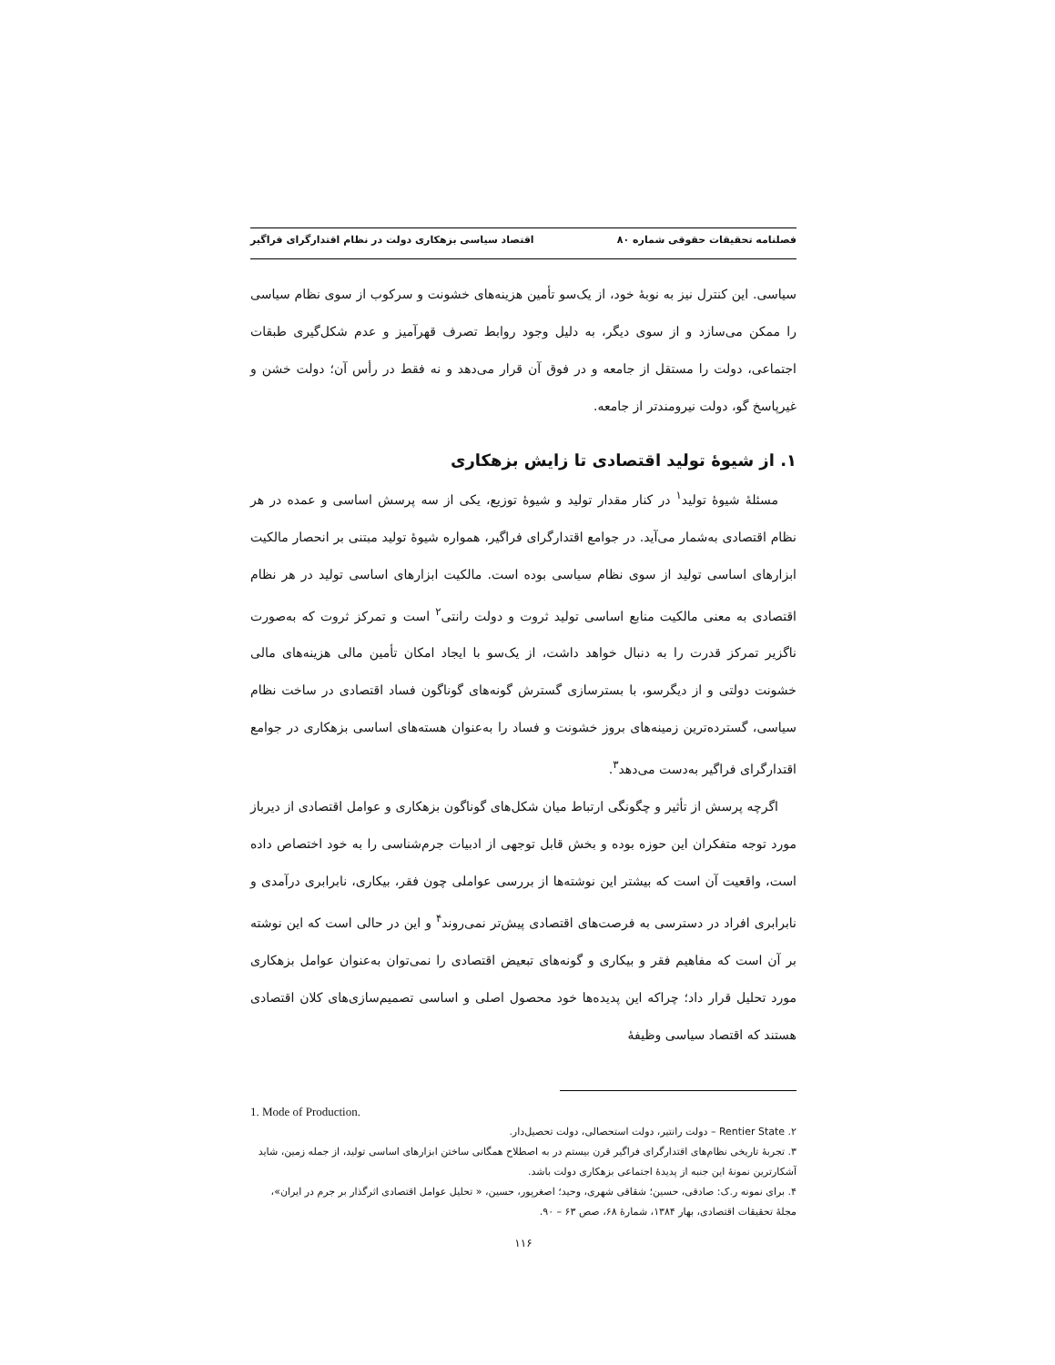فصلنامه تحقیقات حقوقی شماره ۸۰ اقتصاد سیاسی بزهکاری دولت در نظام اقتدارگرای فراگیر
سیاسی. این کنترل نیز به نوبهٔ خود، از یک‌سو تأمین هزینه‌های خشونت و سرکوب از سوی نظام سیاسی را ممکن می‌سازد و از سوی دیگر، به دلیل وجود روابط تصرف قهرآمیز و عدم شکل‌گیری طبقات اجتماعی، دولت را مستقل از جامعه و در فوق آن قرار می‌دهد و نه فقط در رأس آن؛ دولت خشن و غیرپاسخ گو، دولت نیرومندتر از جامعه.
۱. از شیوهٔ تولید اقتصادی تا زایش بزهکاری
مسئلهٔ شیوهٔ تولید<sup>۱</sup> در کنار مقدار تولید و شیوهٔ توزیع، یکی از سه پرسش اساسی و عمده در هر نظام اقتصادی به‌شمار می‌آید. در جوامع اقتدارگرای فراگیر، همواره شیوهٔ تولید مبتنی بر انحصار مالکیت ابزارهای اساسی تولید از سوی نظام سیاسی بوده است. مالکیت ابزارهای اساسی تولید در هر نظام اقتصادی به معنی مالکیت منابع اساسی تولید ثروت و دولت رانتی<sup>۲</sup> است و تمرکز ثروت که به‌صورت ناگزیر تمرکز قدرت را به دنبال خواهد داشت، از یک‌سو با ایجاد امکان تأمین مالی هزینه‌های مالی خشونت دولتی و از دیگرسو، با بسترسازی گسترش گونه‌های گوناگون فساد اقتصادی در ساخت نظام سیاسی، گسترده‌ترین زمینه‌های بروز خشونت و فساد را به‌عنوان هسته‌های اساسی بزهکاری در جوامع اقتدارگرای فراگیر به‌دست می‌دهد<sup>۳</sup>.
اگرچه پرسش از تأثیر و چگونگی ارتباط میان شکل‌های گوناگون بزهکاری و عوامل اقتصادی از دیرباز مورد توجه متفکران این حوزه بوده و بخش قابل توجهی از ادبیات جرم‌شناسی را به خود اختصاص داده است، واقعیت آن است که بیشتر این نوشته‌ها از بررسی عواملی چون فقر، بیکاری، نابرابری درآمدی و نابرابری افراد در دسترسی به فرصت‌های اقتصادی پیش‌تر نمی‌روند<sup>۴</sup> و این در حالی است که این نوشته بر آن است که مفاهیم فقر و بیکاری و گونه‌های تبعیض اقتصادی را نمی‌توان به‌عنوان عوامل بزهکاری مورد تحلیل قرار داد؛ چراکه این پدیده‌ها خود محصول اصلی و اساسی تصمیم‌سازی‌های کلان اقتصادی هستند که اقتصاد سیاسی وظیفهٔ
1. Mode of Production.
۲. Rentier State – دولت رانتیر، دولت استحصالی، دولت تحصیل‌دار.
۳. تجربهٔ تاریخی نظام‌های اقتدارگرای فراگیر قرن بیستم در به اصطلاح همگانی ساختن ابزارهای اساسی تولید، از جمله زمین، شاید آشکارترین نمونهٔ این جنبه از پدیدهٔ اجتماعی بزهکاری دولت باشد.
۴. برای نمونه ر.ک: صادقی، حسین؛ شقاقی شهری، وحید؛ اصغرپور، حسین، « تحلیل عوامل اقتصادی اثرگذار بر جرم در ایران»، مجلهٔ تحقیقات اقتصادی، بهار ۱۳۸۴، شمارهٔ ۶۸، صص ۶۳ – ۹۰.
۱۱۶